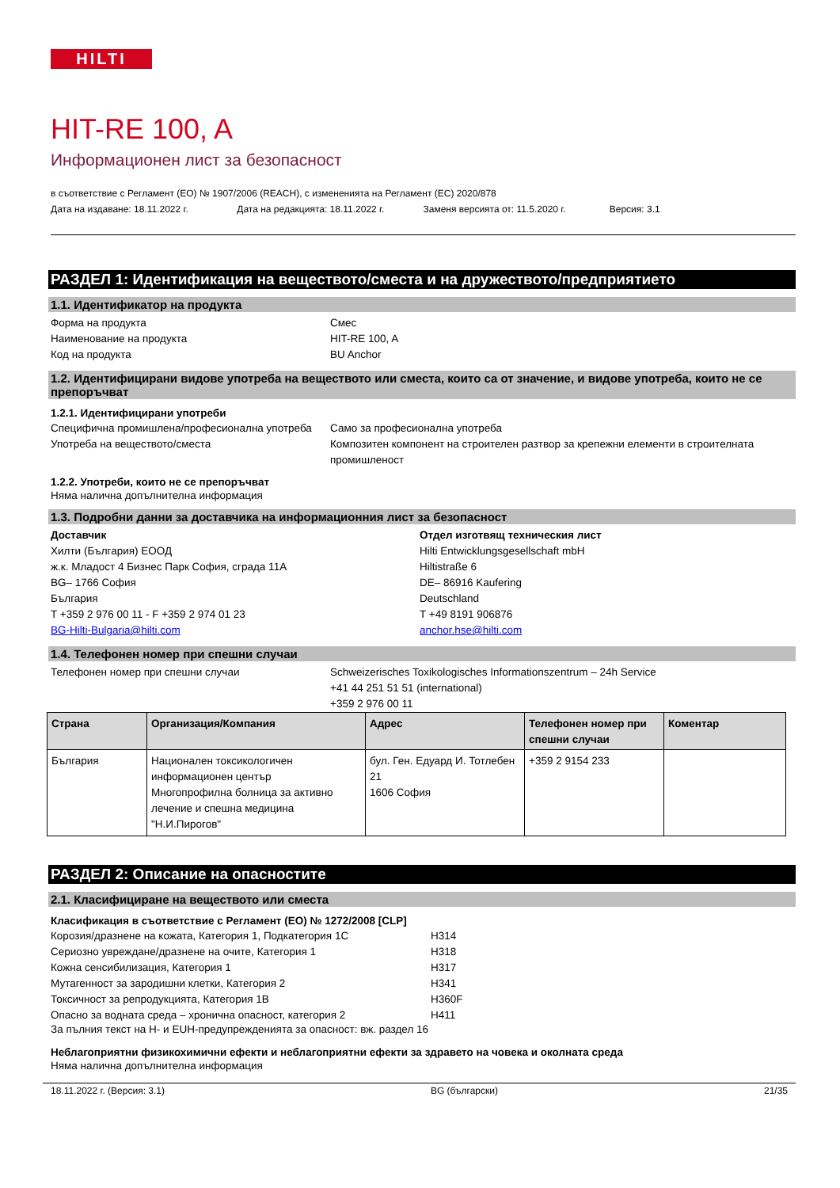HILTI
HIT-RE 100, A
Информационен лист за безопасност
в съответствие с Регламент (ЕО) № 1907/2006 (REACH), с измененията на Регламент (ЕС) 2020/878
Дата на издаване: 18.11.2022 г. Дата на редакцията: 18.11.2022 г. Заменя версията от: 11.5.2020 г. Версия: 3.1
РАЗДЕЛ 1: Идентификация на веществото/сместа и на дружеството/предприятието
1.1. Идентификатор на продукта
Форма на продукта Смес
Наименование на продукта HIT-RE 100, A
Код на продукта BU Anchor
1.2. Идентифицирани видове употреба на веществото или сместа, които са от значение, и видове употреба, които не се препоръчват
1.2.1. Идентифицирани употреби
Специфична промишлена/професионална употреба
Само за професионална употреба
Употреба на веществото/сместа Композитен компонент на строителен разтвор за крепежни елементи в строителната промишленост
1.2.2. Употреби, които не се препоръчват
Няма налична допълнителна информация
1.3. Подробни данни за доставчика на информационния лист за безопасност
Доставчик
Хилти (България) ЕООД
ж.к. Младост 4 Бизнес Парк София, сграда 11А
BG– 1766 София
България
T +359 2 976 00 11 - F +359 2 974 01 23
BG-Hilti-Bulgaria@hilti.com
Отдел изготвящ техническия лист
Hilti Entwicklungsgesellschaft mbH
Hiltistraße 6
DE– 86916 Kaufering
Deutschland
T +49 8191 906876
anchor.hse@hilti.com
1.4. Телефонен номер при спешни случаи
Телефонен номер при спешни случаи Schweizerisches Toxikologisches Informationszentrum – 24h Service
+41 44 251 51 51 (international)
+359 2 976 00 11
| Страна | Организация/Компания | Адрес | Телефонен номер при спешни случаи | Коментар |
| --- | --- | --- | --- | --- |
| България | Национален токсикологичен информационен център Многопрофилна болница за активно лечение и спешна медицина "Н.И.Пирогов" | бул. Ген. Едуард И. Тотлебен 21 1606 София | +359 2 9154 233 | |
РАЗДЕЛ 2: Описание на опасностите
2.1. Класифициране на веществото или сместа
Класификация в съответствие с Регламент (ЕО) № 1272/2008 [CLP]
Корозия/дразнене на кожата, Категория 1, Подкатегория 1C H314
Сериозно увреждане/дразнене на очите, Категория 1 H318
Кожна сенсибилизация, Категория 1 H317
Мутагенност за зародишни клетки, Категория 2 H341
Токсичност за репродукцията, Категория 1B H360F
Опасно за водната среда – хронична опасност, категория 2 H411
За пълния текст на H- и EUH-предупрежденията за опасност: вж. раздел 16
Неблагоприятни физикохимични ефекти и неблагоприятни ефекти за здравето на човека и околната среда
Няма налична допълнителна информация
18.11.2022 г. (Версия: 3.1) BG (български) 21/35